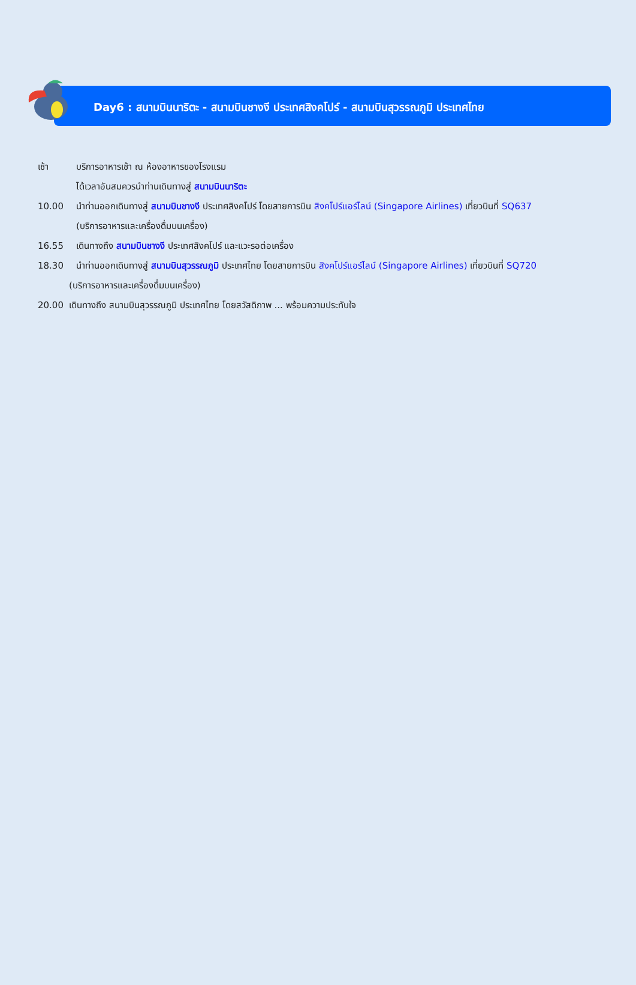Day6 : สนามบินนาริตะ - สนามบินชางงี ประเทศสิงคโปร์ - สนามบินสุวรรณภูมิ ประเทศไทย
เช้า บริการอาหารเช้า ณ ห้องอาหารของโรงแรม
ได้เวลาอันสมควรนำท่านเดินทางสู่ สนามบินนาริตะ
10.00 นำท่านออกเดินทางสู่ สนามบินชางงี ประเทศสิงคโปร์ โดยสายการบิน สิงคโปร์แอร์ไลน์ (Singapore Airlines) เที่ยวบินที่ SQ637
(บริการอาหารและเครื่องดื่มบนเครื่อง)
16.55 เดินทางถึง สนามบินชางงี ประเทศสิงคโปร์ และแวะรอต่อเครื่อง
18.30 นำท่านออกเดินทางสู่ สนามบินสุวรรณภูมิ ประเทศไทย โดยสายการบิน สิงคโปร์แอร์ไลน์ (Singapore Airlines) เที่ยวบินที่ SQ720
(บริการอาหารและเครื่องดื่มบนเครื่อง)
20.00 เดินทางถึง สนามบินสุวรรณภูมิ ประเทศไทย โดยสวัสดิภาพ ... พร้อมความประทับใจ